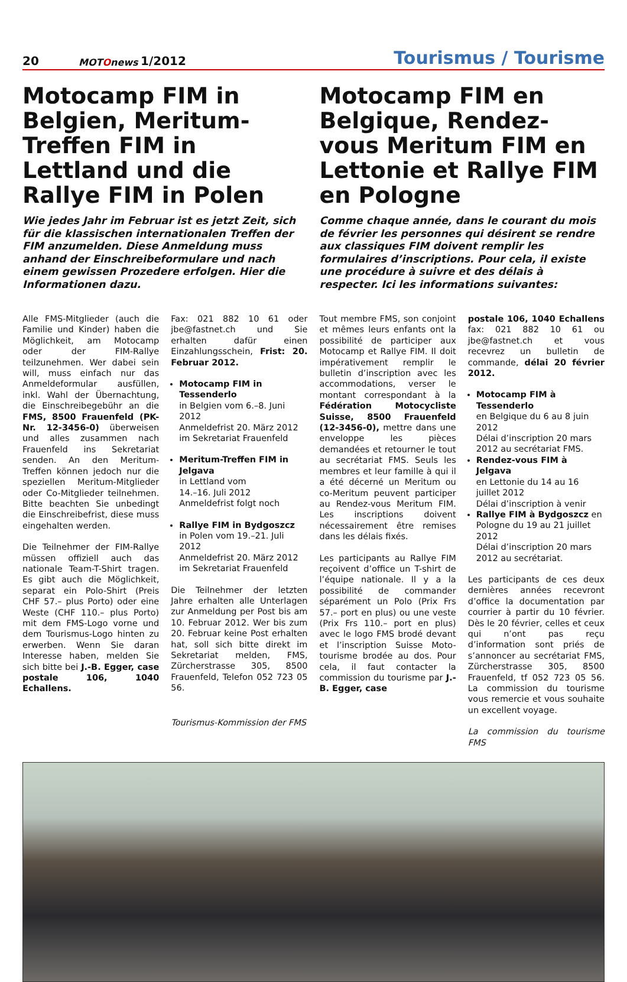20
MOTOnews
1/2012
Tourismus / Tourisme
Motocamp FIM in Belgien, Meritum-Treffen FIM in Lettland und die Rallye FIM in Polen
Wie jedes Jahr im Februar ist es jetzt Zeit, sich für die klassischen internationalen Treffen der FIM anzumelden. Diese Anmeldung muss anhand der Einschreibeformulare und nach einem gewissen Prozedere erfolgen. Hier die Informationen dazu.
Motocamp FIM en Belgique, Rendez-vous Meritum FIM en Lettonie et Rallye FIM en Pologne
Comme chaque année, dans le courant du mois de février les personnes qui désirent se rendre aux classiques FIM doivent remplir les formulaires d’inscriptions. Pour cela, il existe une procédure à suivre et des délais à respecter. Ici les informations suivantes:
Alle FMS-Mitglieder (auch die Familie und Kinder) haben die Möglichkeit, am Motocamp oder der FIM-Rallye teilzunehmen. Wer dabei sein will, muss einfach nur das Anmeldeformular ausfüllen, inkl. Wahl der Übernachtung, die Einschreibegebühr an die FMS, 8500 Frauenfeld (PK-Nr. 12-3456-0) überweisen und alles zusammen nach Frauenfeld ins Sekretariat senden. An den Meritum-Treffen können jedoch nur die speziellen Meritum-Mitglieder oder Co-Mitglieder teilnehmen. Bitte beachten Sie unbedingt die Einschreibefrist, diese muss eingehalten werden.
Die Teilnehmer der FIM-Rallye müssen offiziell auch das nationale Team-T-Shirt tragen. Es gibt auch die Möglichkeit, separat ein Polo-Shirt (Preis CHF 57.– plus Porto) oder eine Weste (CHF 110.– plus Porto) mit dem FMS-Logo vorne und dem Tourismus-Logo hinten zu erwerben. Wenn Sie daran Interesse haben, melden Sie sich bitte bei J.-B. Egger, case postale 106, 1040 Echallens.
Fax: 021 882 10 61 oder jbe@fastnet.ch und Sie erhalten dafür einen Einzahlungsschein, Frist: 20. Februar 2012.
Motocamp FIM in Tessenderlo
in Belgien vom 6.–8. Juni 2012
Anmeldefrist 20. März 2012
im Sekretariat Frauenfeld
Meritum-Treffen FIM in Jelgava
in Lettland vom
14.–16. Juli 2012
Anmeldefrist folgt noch
Rallye FIM in Bydgoszcz
in Polen vom 19.–21. Juli 2012
Anmeldefrist 20. März 2012
im Sekretariat Frauenfeld
Die Teilnehmer der letzten Jahre erhalten alle Unterlagen zur Anmeldung per Post bis am 10. Februar 2012. Wer bis zum 20. Februar keine Post erhalten hat, soll sich bitte direkt im Sekretariat melden, FMS, Zürcherstrasse 305, 8500 Frauenfeld, Telefon 052 723 05 56.
Tourismus-Kommission der FMS
Tout membre FMS, son conjoint et mêmes leurs enfants ont la possibilité de participer aux Motocamp et Rallye FIM. Il doit impérativement remplir le bulletin d’inscription avec les accommodations, verser le montant correspondant à la Fédération Motocycliste Suisse, 8500 Frauenfeld (12-3456-0), mettre dans une enveloppe les pièces demandées et retourner le tout au secrétariat FMS. Seuls les membres et leur famille à qui il a été décerné un Meritum ou co-Meritum peuvent participer au Rendez-vous Meritum FIM. Les inscriptions doivent nécessairement être remises dans les délais fixés.
Les participants au Rallye FIM reçoivent d’office un T-shirt de l’équipe nationale. Il y a la possibilité de commander séparément un Polo (Prix Frs 57.– port en plus) ou une veste (Prix Frs 110.– port en plus) avec le logo FMS brodé devant et l’inscription Suisse Moto-tourisme brodée au dos. Pour cela, il faut contacter la commission du tourisme par J.-B. Egger, case
postale 106, 1040 Echallens fax: 021 882 10 61 ou jbe@fastnet.ch et vous recevrez un bulletin de commande, délai 20 février 2012.
Motocamp FIM à Tessenderlo
en Belgique du 6 au 8 juin 2012
Délai d’inscription 20 mars 2012 au secrétariat FMS.
Rendez-vous FIM à Jelgava
en Lettonie du 14 au 16 juillet 2012
Délai d’inscription à venir
Rallye FIM à Bydgoszcz en Pologne du 19 au 21 juillet 2012
Délai d’inscription 20 mars 2012 au secrétariat.
Les participants de ces deux dernières années recevront d’office la documentation par courrier à partir du 10 février. Dès le 20 février, celles et ceux qui n’ont pas reçu d’information sont priés de s’annoncer au secrétariat FMS, Zürcherstrasse 305, 8500 Frauenfeld, tf 052 723 05 56. La commission du tourisme vous remercie et vous souhaite un excellent voyage.
La commission du tourisme FMS